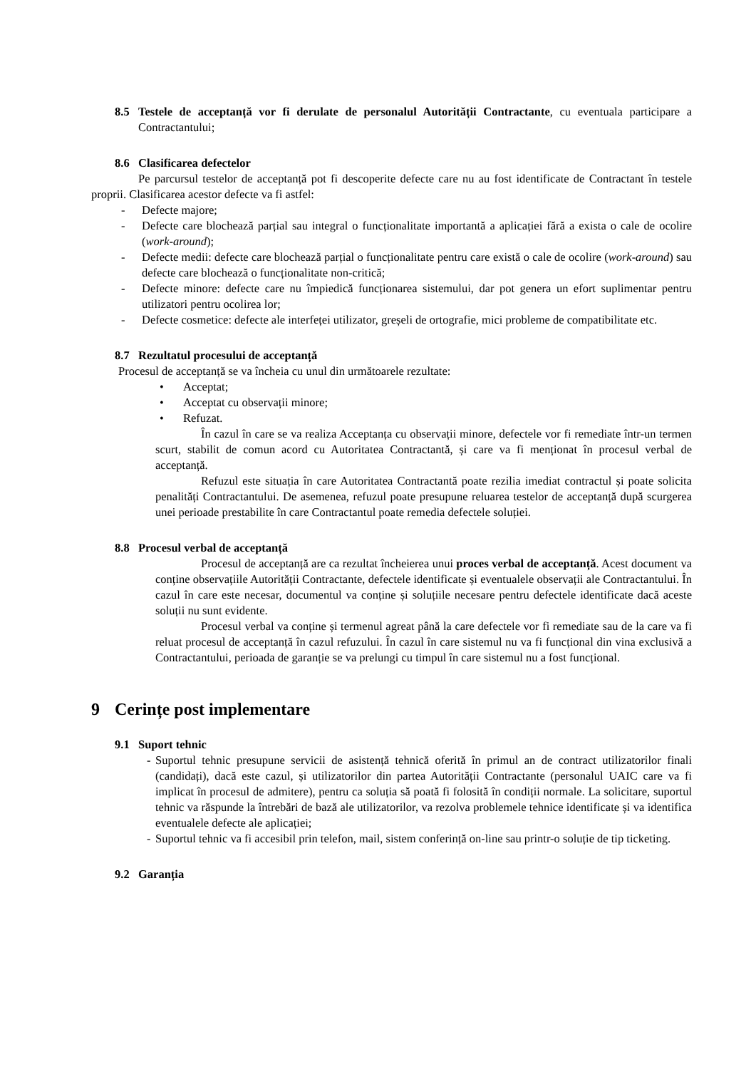8.5 Testele de acceptanță vor fi derulate de personalul Autorității Contractante, cu eventuala participare a Contractantului;
8.6 Clasificarea defectelor
Pe parcursul testelor de acceptanță pot fi descoperite defecte care nu au fost identificate de Contractant în testele proprii. Clasificarea acestor defecte va fi astfel:
- Defecte majore;
- Defecte care blochează parțial sau integral o funcționalitate importantă a aplicației fără a exista o cale de ocolire (work-around);
- Defecte medii: defecte care blochează parțial o funcționalitate pentru care există o cale de ocolire (work-around) sau defecte care blochează o funcționalitate non-critică;
- Defecte minore: defecte care nu împiedică funcționarea sistemului, dar pot genera un efort suplimentar pentru utilizatori pentru ocolirea lor;
- Defecte cosmetice: defecte ale interfeței utilizator, greșeli de ortografie, mici probleme de compatibilitate etc.
8.7 Rezultatul procesului de acceptanță
Procesul de acceptanță se va încheia cu unul din următoarele rezultate:
• Acceptat;
• Acceptat cu observații minore;
• Refuzat.
În cazul în care se va realiza Acceptanța cu observații minore, defectele vor fi remediate într-un termen scurt, stabilit de comun acord cu Autoritatea Contractantă, și care va fi menționat în procesul verbal de acceptanță.
Refuzul este situația în care Autoritatea Contractantă poate rezilia imediat contractul și poate solicita penalități Contractantului. De asemenea, refuzul poate presupune reluarea testelor de acceptanță după scurgerea unei perioade prestabilite în care Contractantul poate remedia defectele soluției.
8.8 Procesul verbal de acceptanță
Procesul de acceptanță are ca rezultat încheierea unui proces verbal de acceptanță. Acest document va conține observațiile Autorității Contractante, defectele identificate și eventualele observații ale Contractantului. În cazul în care este necesar, documentul va conține și soluțiile necesare pentru defectele identificate dacă aceste soluții nu sunt evidente.
Procesul verbal va conține și termenul agreat până la care defectele vor fi remediate sau de la care va fi reluat procesul de acceptanță în cazul refuzului. În cazul în care sistemul nu va fi funcțional din vina exclusivă a Contractantului, perioada de garanție se va prelungi cu timpul în care sistemul nu a fost funcțional.
9 Cerințe post implementare
9.1 Suport tehnic
- Suportul tehnic presupune servicii de asistență tehnică oferită în primul an de contract utilizatorilor finali (candidați), dacă este cazul, și utilizatorilor din partea Autorității Contractante (personalul UAIC care va fi implicat în procesul de admitere), pentru ca soluția să poată fi folosită în condiții normale. La solicitare, suportul tehnic va răspunde la întrebări de bază ale utilizatorilor, va rezolva problemele tehnice identificate și va identifica eventualele defecte ale aplicației;
- Suportul tehnic va fi accesibil prin telefon, mail, sistem conferință on-line sau printr-o soluție de tip ticketing.
9.2 Garanția